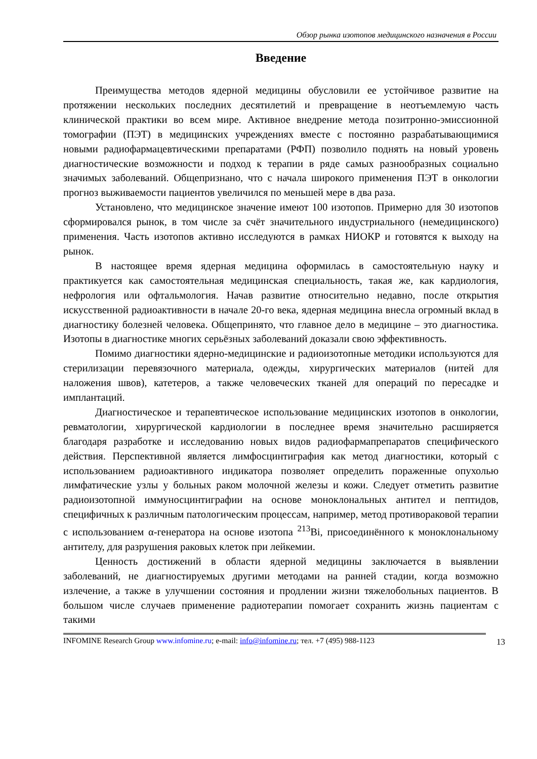Обзор рынка изотопов медицинского назначения в России
Введение
Преимущества методов ядерной медицины обусловили ее устойчивое развитие на протяжении нескольких последних десятилетий и превращение в неотъемлемую часть клинической практики во всем мире. Активное внедрение метода позитронно-эмиссионной томографии (ПЭТ) в медицинских учреждениях вместе с постоянно разрабатывающимися новыми радиофармацевтическими препаратами (РФП) позволило поднять на новый уровень диагностические возможности и подход к терапии в ряде самых разнообразных социально значимых заболеваний. Общепризнано, что с начала широкого применения ПЭТ в онкологии прогноз выживаемости пациентов увеличился по меньшей мере в два раза.
Установлено, что медицинское значение имеют 100 изотопов. Примерно для 30 изотопов сформировался рынок, в том числе за счёт значительного индустриального (немедицинского) применения. Часть изотопов активно исследуются в рамках НИОКР и готовятся к выходу на рынок.
В настоящее время ядерная медицина оформилась в самостоятельную науку и практикуется как самостоятельная медицинская специальность, такая же, как кардиология, нефрология или офтальмология. Начав развитие относительно недавно, после открытия искусственной радиоактивности в начале 20-го века, ядерная медицина внесла огромный вклад в диагностику болезней человека. Общепринято, что главное дело в медицине – это диагностика. Изотопы в диагностике многих серьёзных заболеваний доказали свою эффективность.
Помимо диагностики ядерно-медицинские и радиоизотопные методики используются для стерилизации перевязочного материала, одежды, хирургических материалов (нитей для наложения швов), катетеров, а также человеческих тканей для операций по пересадке и имплантаций.
Диагностическое и терапевтическое использование медицинских изотопов в онкологии, ревматологии, хирургической кардиологии в последнее время значительно расширяется благодаря разработке и исследованию новых видов радиофармапрепаратов специфического действия. Перспективной является лимфосцинтиграфия как метод диагностики, который с использованием радиоактивного индикатора позволяет определить пораженные опухолью лимфатические узлы у больных раком молочной железы и кожи. Следует отметить развитие радиоизотопной иммуносцинтиграфии на основе моноклональных антител и пептидов, специфичных к различным патологическим процессам, например, метод противораковой терапии с использованием α-генератора на основе изотопа <sup>213</sup>Bi, присоединённого к моноклональному антителу, для разрушения раковых клеток при лейкемии.
Ценность достижений в области ядерной медицины заключается в выявлении заболеваний, не диагностируемых другими методами на ранней стадии, когда возможно излечение, а также в улучшении состояния и продлении жизни тяжелобольных пациентов. В большом числе случаев применение радиотерапии помогает сохранить жизнь пациентам с такими
INFOMINE Research Group www.infomine.ru; e-mail: info@infomine.ru; тел. +7 (495) 988-1123 13